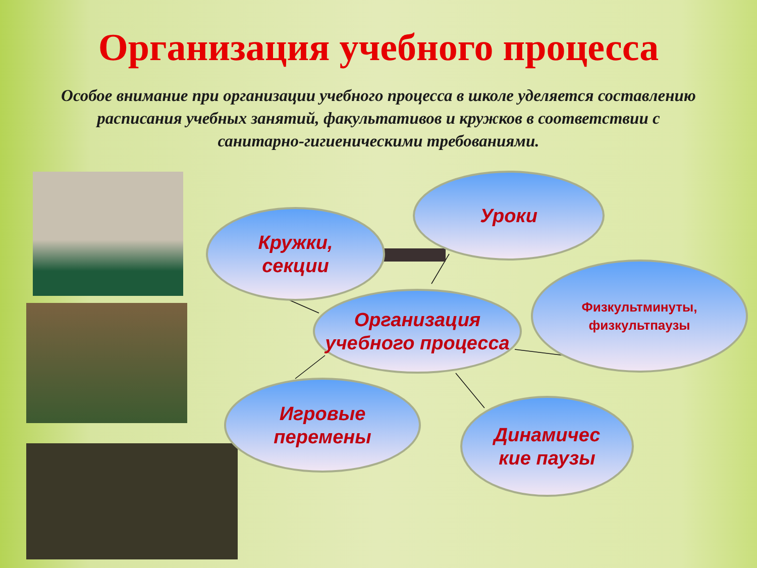Организация учебного процесса
Особое внимание при организации учебного процесса в школе уделяется составлению расписания учебных занятий, факультативов и кружков в соответствии с санитарно-гигиеническими требованиями.
Уроки
Кружки,
секции
Организация учебного процесса
Физкультминуты, физкультпаузы
Игровые
перемены
Динамичес
кие паузы